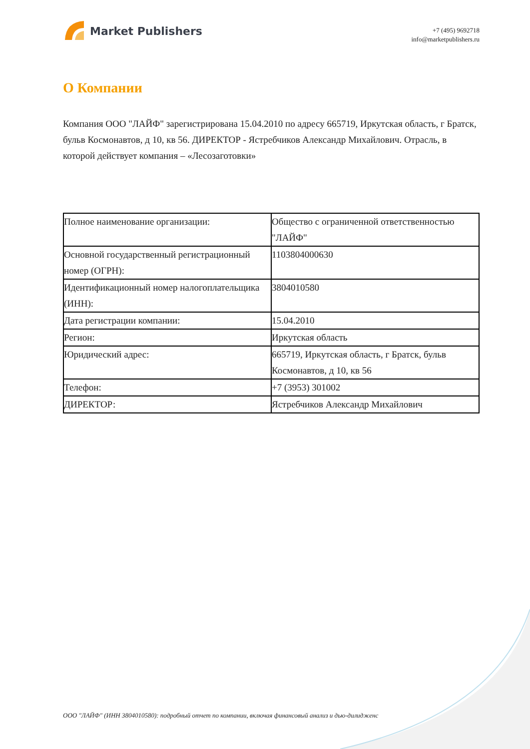Market Publishers
+7 (495) 9692718
info@marketpublishers.ru
О Компании
Компания ООО "ЛАЙФ" зарегистрирована 15.04.2010 по адресу 665719, Иркутская область, г Братск, бульв Космонавтов, д 10, кв 56. ДИРЕКТОР - Ястребчиков Александр Михайлович. Отрасль, в которой действует компания – «Лесозаготовки»
| Полное наименование организации: | Общество с ограниченной ответственностью "ЛАЙФ" |
| Основной государственный регистрационный номер (ОГРН): | 1103804000630 |
| Идентификационный номер налогоплательщика (ИНН): | 3804010580 |
| Дата регистрации компании: | 15.04.2010 |
| Регион: | Иркутская область |
| Юридический адрес: | 665719, Иркутская область, г Братск, бульв Космонавтов, д 10, кв 56 |
| Телефон: | +7 (3953) 301002 |
| ДИРЕКТОР: | Ястребчиков Александр Михайлович |
ООО "ЛАЙФ" (ИНН 3804010580): подробный отчет по компании, включая финансовый анализ и дью-дилидженс